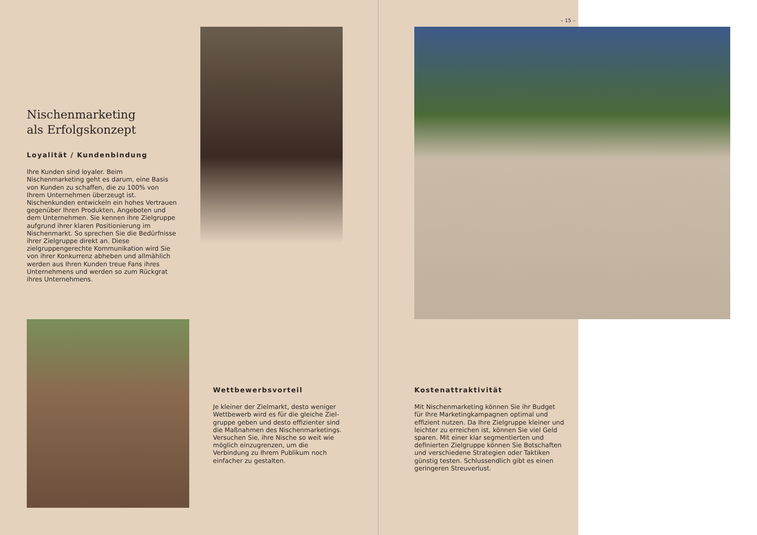– 15 –
Nischenmarketing
als Erfolgskonzept
Loyalität / Kundenbindung
Ihre Kunden sind loyaler. Beim Nischenmarketing geht es darum, eine Basis von Kunden zu schaffen, die zu 100% von Ihrem Unternehmen überzeugt ist. Nischenkunden entwickeln ein hohes Vertrauen gegenüber Ihren Produkten, Angeboten und dem Unternehmen. Sie kennen ihre Zielgruppe aufgrund ihrer klaren Positionierung im Nischen­markt. So sprechen Sie die Bedürfnisse ihrer Zielgruppe direkt an. Diese zielgruppengerechte Kommunikation wird Sie von ihrer Konkurrenz abheben und allmählich werden aus Ihren Kunden treue Fans ihres Unternehmens und werden so zum Rückgrat ihres Unternehmens.
Wettbewerbsvorteil
Je kleiner der Zielmarkt, desto weniger Wettbewerb wird es für die gleiche Ziel­gruppe geben und desto effizienter sind die Maßnahmen des Nischenmarketings. Versuchen Sie, ihre Nische so weit wie möglich einzugrenzen, um die Verbindung zu Ihrem Publikum noch einfacher zu gestalten.
Kostenattraktivität
Mit Nischenmarketing können Sie ihr Budget für Ihre Marketingkampagnen optimal und effizient nutzen. Da Ihre Zielgruppe kleiner und leichter zu erreichen ist, können Sie viel Geld sparen. Mit einer klar segmentierten und definierten Ziel­gruppe können Sie Botschaften und verschiedene Strategien oder Taktiken günstig testen. Schluss­endlich gibt es einen geringeren Streuverlust.